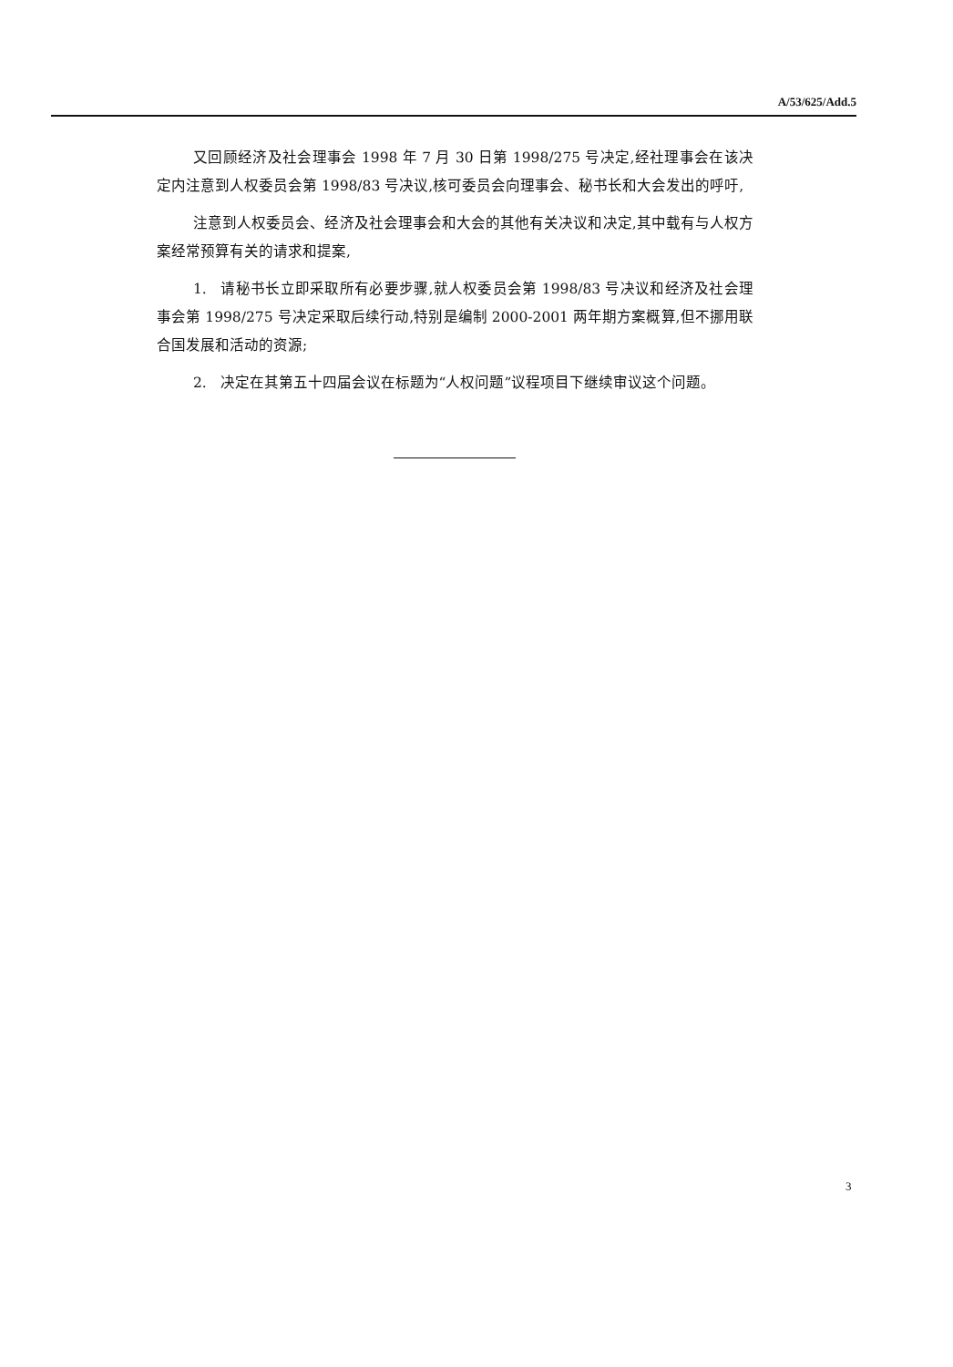A/53/625/Add.5
又回顾经济及社会理事会 1998 年 7 月 30 日第 1998/275 号决定,经社理事会在该决定内注意到人权委员会第 1998/83 号决议,核可委员会向理事会、秘书长和大会发出的呼吁,
注意到人权委员会、经济及社会理事会和大会的其他有关决议和决定,其中载有与人权方案经常预算有关的请求和提案,
1. 请秘书长立即采取所有必要步骤,就人权委员会第 1998/83 号决议和经济及社会理事会第 1998/275 号决定采取后续行动,特别是编制 2000-2001 两年期方案概算,但不挪用联合国发展和活动的资源;
2. 决定在其第五十四届会议在标题为“人权问题”议程项目下继续审议这个问题。
3